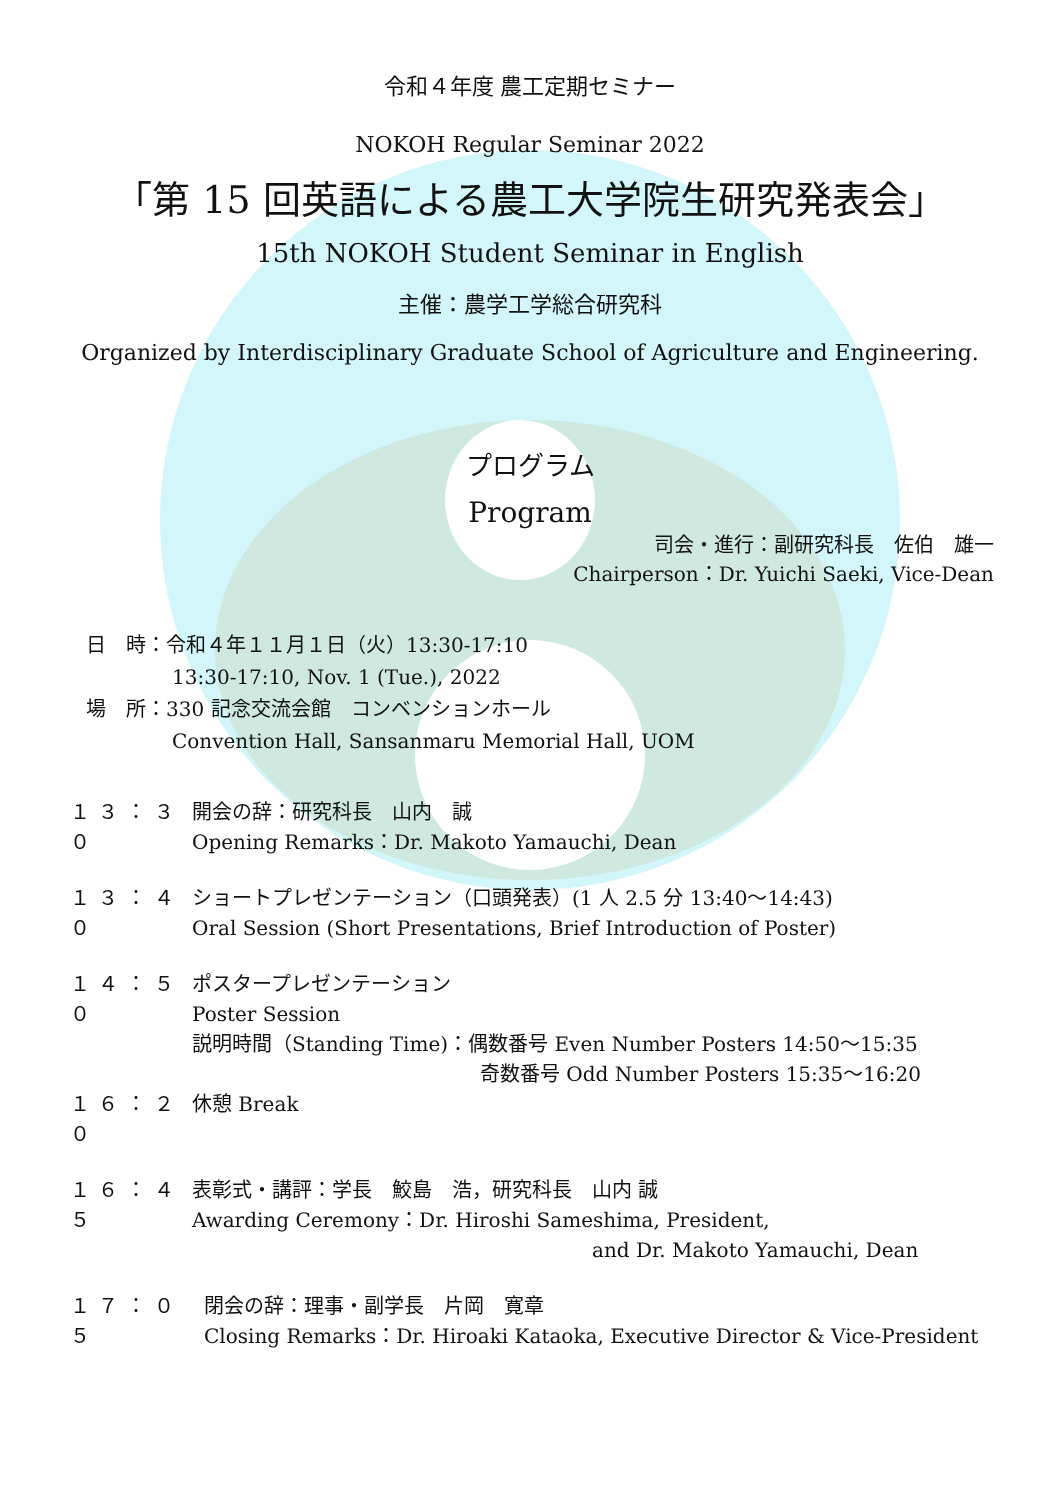令和４年度 農工定期セミナー
NOKOH Regular Seminar 2022
「第 15 回英語による農工大学院生研究発表会」
15th NOKOH Student Seminar in English
主催：農学工学総合研究科
Organized by Interdisciplinary Graduate School of Agriculture and Engineering.
プログラム
Program
司会・進行：副研究科長　佐伯　雄一
Chairperson：Dr. Yuichi Saeki, Vice-Dean
日　時：令和４年１１月１日（火）13:30-17:10
13:30-17:10, Nov. 1 (Tue.), 2022
場　所：330 記念交流会館　コンベンションホール
Convention Hall, Sansanmaru Memorial Hall, UOM
１３：３０
開会の辞：研究科長　山内　誠
Opening Remarks：Dr. Makoto Yamauchi, Dean
１３：４０
ショートプレゼンテーション（口頭発表）(1 人 2.5 分 13:40～14:43)
Oral Session (Short Presentations, Brief Introduction of Poster)
１４：５０
ポスタープレゼンテーション
Poster Session
説明時間（Standing Time)：偶数番号 Even Number Posters 14:50～15:35
奇数番号 Odd Number Posters 15:35～16:20
１６：２０
休憩 Break
１６：４５
表彰式・講評：学長　鮫島　浩，研究科長　山内 誠
Awarding Ceremony：Dr. Hiroshi Sameshima, President,
and Dr. Makoto Yamauchi, Dean
１７：０５
閉会の辞：理事・副学長　片岡　寛章
Closing Remarks：Dr. Hiroaki Kataoka, Executive Director & Vice-President